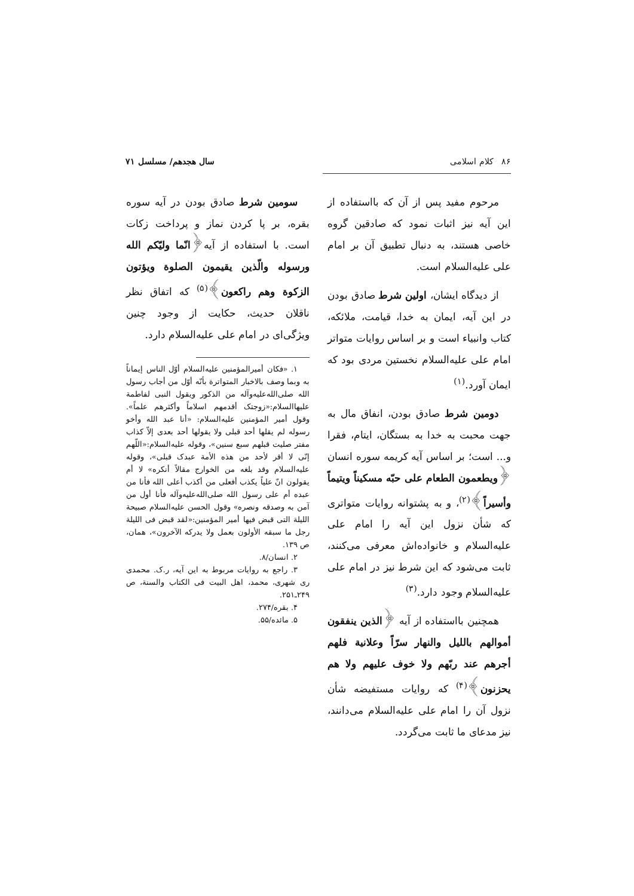۸۶ کلام اسلامی سال هجدهم/ مسلسل ۷۱
مرحوم مفید پس از آن که بااستفاده از این آیه نیز اثبات نمود که صادقین گروه خاصی هستند، به دنبال تطبیق آن بر امام علی علیه‌السلام است.
از دیدگاه ایشان، اولین شرط صادق بودن در این آیه، ایمان به خدا، قیامت، ملائکه، کتاب وانبیاء است و بر اساس روایات متواتر امام علی علیه‌السلام نخستین مردی بود که ایمان آورد.<sup>(۱)</sup>
دومین شرط صادق بودن، انفاق مال به جهت محبت به خدا به بستگان، ایتام، فقرا و... است؛ بر اساس آیه کریمه سوره انسان ﴿ویطعمون الطعام علی حبّه مسکیناً ویتیماً وأسیراً﴾<sup>(۲)</sup>، و به پشتوانه روایات متواتری که شأن نزول این آیه را امام علی علیه‌السلام و خانواده‌اش معرفی می‌کنند، ثابت می‌شود که این شرط نیز در امام علی علیه‌السلام وجود دارد.<sup>(۳)</sup>
همچنین بااستفاده از آیه ﴿الذین ینفقون أموالهم باللیل والنهار سرّاً وعلانیة فلهم أجرهم عند ربّهم ولا خوف علیهم ولا هم یحزنون﴾<sup>(۴)</sup> که روایات مستفیضه شأن نزول آن را امام علی علیه‌السلام می‌دانند، نیز مدعای ما ثابت می‌گردد.
سومین شرط صادق بودن در آیه سوره بقره، بر پا کردن نماز و پرداخت زکات است. با استفاده از آیه﴿انّما ولیّکم الله ورسوله والّذین یقیمون الصلوة ویؤتون الزکوة وهم راکعون﴾<sup>(۵)</sup> که اتفاق نظر ناقلان حدیث، حکایت از وجود چنین ویژگی‌ای در امام علی علیه‌السلام دارد.
۱. «فکان أمیرالمؤمنین علیه‌السلام أوّل الناس إیماناً به وبما وصف بالاخبار المتواترة بأنّه أوّل من أجاب رسول الله صلی‌الله‌علیه‌وآله من الذکور ویقول النبی لفاطمة علیهاالسلام:«زوجتک أقدمهم اسلاماً وأکثرهم علماً». وقول أمیر المؤمنین علیه‌السلام: «أنا عبد الله وأخو رسوله لم یقلها أحد قبلی ولا یقولها أحد بعدی إلاّ کذاب مفتر صلیت قبلهم سبع سنین»، وقوله علیه‌السلام:«اللّهم إنّی لا أقر لأحد من هذه الأمة عبدک قبلی»، وقوله علیه‌السلام وقد بلغه من الخوارج مقالاً أنکره» لا أم یقولون انّ علیاً یکذب أفعلی من أکذب أعلی الله فأنا من عبده أم علی رسول الله صلی‌الله‌علیه‌وآله فأنا أول من آمن به وصدقه ونصره» وقول الحسن علیه‌السلام صبیحة اللیلة التی قبض فیها أمیر المؤمنین:«لقد قبض فی اللیلة رجل ما سبقه الأولون بعمل ولا یدرکه الآخرون»، همان، ص ۱۳۹.
۲. انسان/۸.
۳. راجع به روایات مربوط به این آیه، ر.ک. محمدی ری شهری، محمد، اهل البیت فی الکتاب والسنة، ص ۲۴۹ـ۲۵۱.
۴. بقره/۲۷۴.
۵. مائده/۵۵.